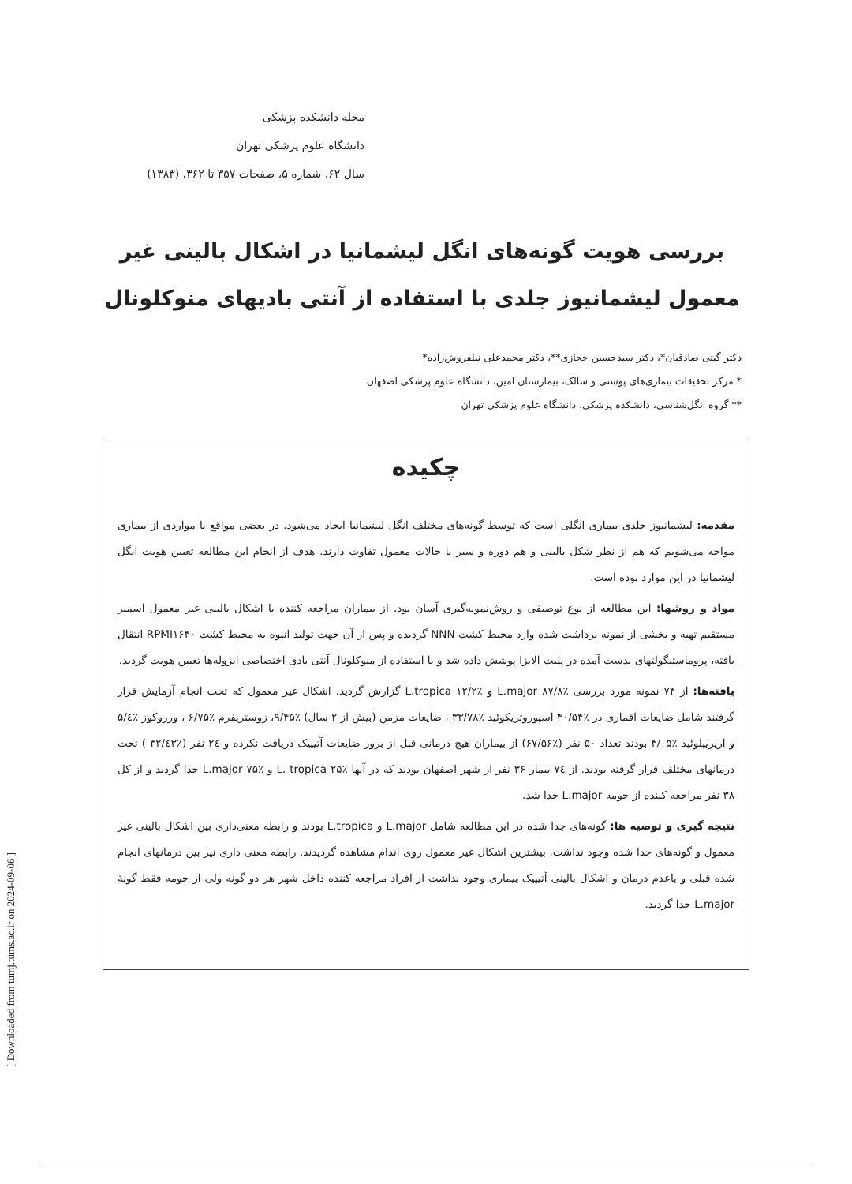[ Downloaded from tumj.tums.ac.ir on 2024-09-06 ]
مجله دانشکده پزشکی
دانشگاه علوم پزشکی تهران
سال ۶۲، شماره ۵، صفحات ۳۵۷ تا ۳۶۲، (۱۳۸۳)
بررسی هویت گونه‌های انگل لیشمانیا در اشکال بالینی غیر معمول لیشمانیوز جلدی با استفاده از آنتی بادیهای منوکلونال
دکتر گیتی صادقیان*، دکتر سیدحسین حجازی**، دکتر محمدعلی نیلفروش‌زاده*
* مرکز تحقیقات بیماری‌های پوستی و سالک، بیمارستان امین، دانشگاه علوم پزشکی اصفهان
** گروه انگل‌شناسی، دانشکده پزشکی، دانشگاه علوم پزشکی تهران
چکیده
مقدمه: لیشمانیوز جلدی بیماری انگلی است که توسط گونه‌های مختلف انگل لیشمانیا ایجاد می‌شود. در بعضی مواقع با مواردی از بیماری مواجه می‌شویم که هم از نظر شکل بالینی و هم دوره و سیر با حالات معمول تفاوت دارند. هدف از انجام این مطالعه تعیین هویت انگل لیشمانیا در این موارد بوده است.
مواد و روشها: این مطالعه از نوع توصیفی و روش‌نمونه‌گیری آسان بود. از بیماران مراجعه کننده با اشکال بالینی غیر معمول اسمیر مستقیم تهیه و بخشی از نمونه برداشت شده وارد محیط کشت NNN گردیده و پس از آن جهت تولید انبوه به محیط کشت RPMI۱۶۴۰ انتقال یافته، پروماستیگولتهای بدست آمده در پلیت الایزا پوشش داده شد و با استفاده از منوکلونال آنتی بادی اختصاصی ایزوله‌ها تعیین هویت گردید.
یافته‌ها: از ۷۴ نمونه مورد بررسی ٪۸۷/۸ L.major و ٪۱۲/۲ L.tropica گزارش گردید. اشکال غیر معمول که تحت انجام آزمایش قرار گرفتند شامل ضایعات اقماری در ٪۴۰/۵۴ اسپوروتریکوئید ٪۳۳/۷۸ ، ضایعات مزمن (بیش از ۲ سال) ٪۹/۴۵، زوستریفرم ٪۶/۷۵ ، ورروکوز ٪۵/٤ و اریزیپلوئید ٪۴/۰۵ بودند تعداد ۵۰ نفر (٪۶۷/۵۶) از بیماران هیچ درمانی قبل از بروز ضایعات آتیپیک دریافت نکرده و ۲٤ نفر (٪۳۲/٤۳ ) تحت درمانهای مختلف قرار گرفته بودند. از ۷٤ بیمار ۳۶ نفر از شهر اصفهان بودند که در آنها ٪۲۵ L. tropica و ٪۷۵ L.major جدا گردید و از کل ۳۸ نفر مراجعه کننده از حومه L.major جدا شد.
نتیجه گیری و توصیه ها: گونه‌های جدا شده در این مطالعه شامل L.major و L.tropica بودند و رابطه معنی‌داری بین اشکال بالینی غیر معمول و گونه‌های جدا شده وجود نداشت. بیشترین اشکال غیر معمول روی اندام مشاهده گردیدند. رابطه معنی داری نیز بین درمانهای انجام شده قبلی و باعدم درمان و اشکال بالینی آتیپیک بیماری وجود نداشت از افراد مراجعه کننده داخل شهر هر دو گونه ولی از حومه فقط گونهٔ L.major جدا گردید.